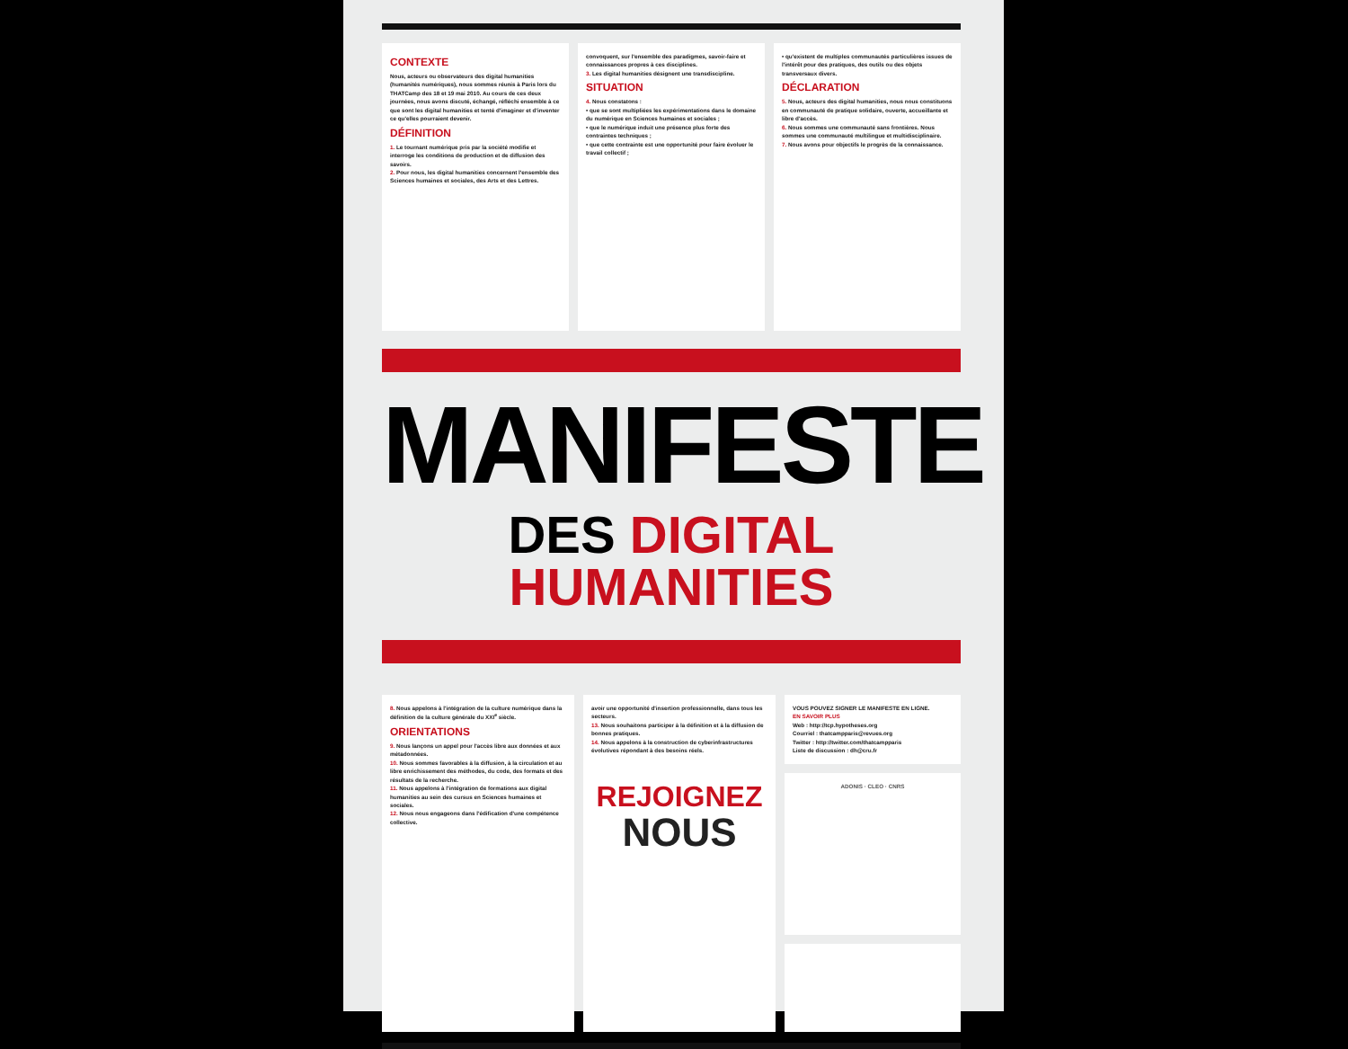CONTEXTE
Nous, acteurs ou observateurs des digital humanities (humanités numériques), nous sommes réunis à Paris lors du THATCamp des 18 et 19 mai 2010. Au cours de ces deux journées, nous avons discuté, échangé, réfléchi ensemble à ce que sont les digital humanities et tenté d'imaginer et d'inventer ce qu'elles pourraient devenir.
DÉFINITION
1. Le tournant numérique pris par la société modifie et interroge les conditions de production et de diffusion des savoirs.
2. Pour nous, les digital humanities concernent l'ensemble des Sciences humaines et sociales, des Arts et des Lettres.
convoquent, sur l'ensemble des paradigmes, savoir-faire et connaissances propres à ces disciplines.
3. Les digital humanities désignent une transdiscipline.
SITUATION
4. Nous constatons :
• que se sont multipliées les expérimentations dans le domaine du numérique en Sciences humaines et sociales ;
• que le numérique induit une présence plus forte des contraintes techniques ;
• que cette contrainte est une opportunité pour faire évoluer le travail collectif ;
• qu'existent de multiples communautés particulières issues de l'intérêt pour des pratiques, des outils ou des objets transversaux divers.
DÉCLARATION
5. Nous, acteurs des digital humanities, nous nous constituons en communauté de pratique solidaire, ouverte, accueillante et libre d'accès.
6. Nous sommes une communauté sans frontières. Nous sommes une communauté multilingue et multidisciplinaire.
7. Nous avons pour objectifs le progrès de la connaissance.
MANIFESTE
DES DIGITAL HUMANITIES
8. Nous appelons à l'intégration de la culture numérique dans la définition de la culture générale du XXI<sup>e</sup> siècle.
ORIENTATIONS
9. Nous lançons un appel pour l'accès libre aux données et aux métadonnées.
10. Nous sommes favorables à la diffusion, à la circulation et au libre enrichissement des méthodes, du code, des formats et des résultats de la recherche.
11. Nous appelons à l'intégration de formations aux digital humanities au sein des cursus en Sciences humaines et sociales.
12. Nous nous engageons dans l'édification d'une compétence collective.
avoir une opportunité d'insertion professionnelle, dans tous les secteurs.
13. Nous souhaitons participer à la définition et à la diffusion de bonnes pratiques.
14. Nous appelons à la construction de cyberinfrastructures évolutives répondant à des besoins réels.
REJOIGNEZ
NOUS
VOUS POUVEZ SIGNER LE MANIFESTE EN LIGNE.
EN SAVOIR PLUS
Web : http://tcp.hypotheses.org
Courriel : thatcampparis@revues.org
Twitter : http://twitter.com/thatcampparis
Liste de discussion : dh@cru.fr
ADONIS · CLEO · CNRS